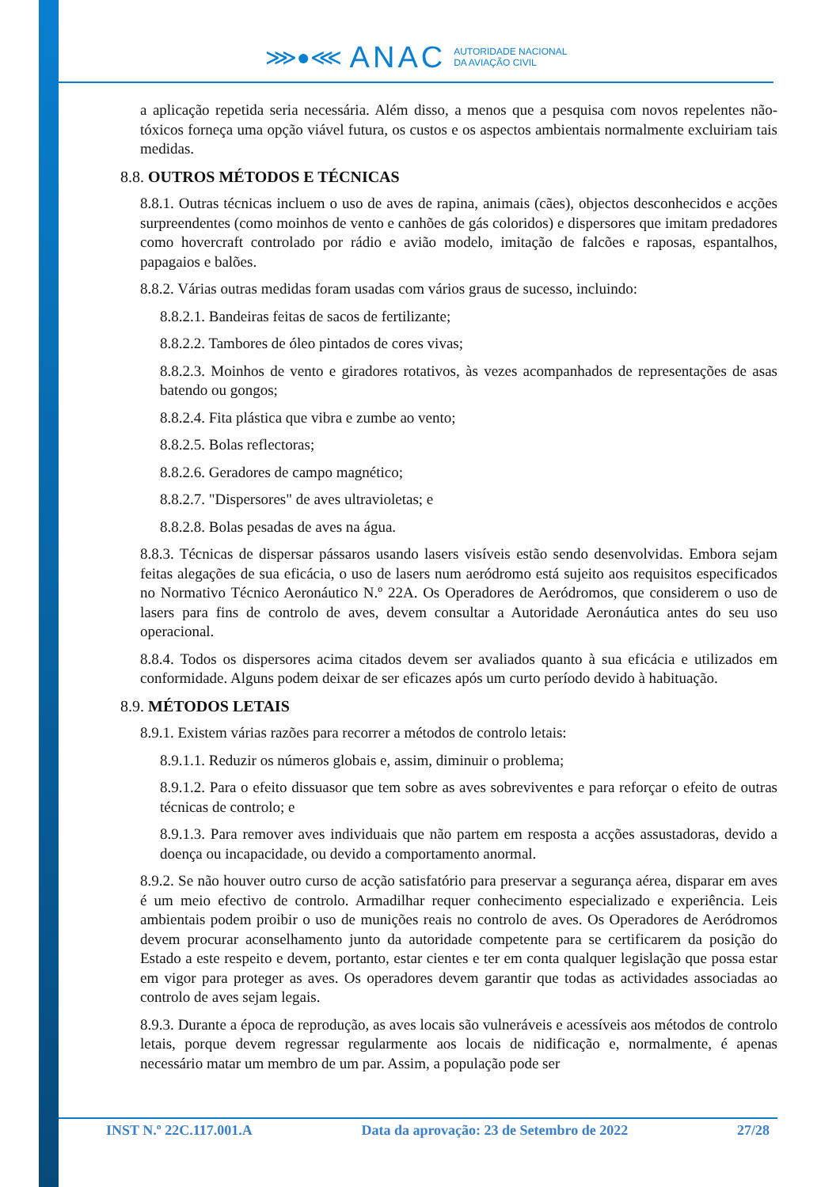⋙●⋘ ANAC AUTORIDADE NACIONAL
DA AVIAÇÃO CIVIL
a aplicação repetida seria necessária. Além disso, a menos que a pesquisa com novos repelentes não-tóxicos forneça uma opção viável futura, os custos e os aspectos ambientais normalmente excluiriam tais medidas.
8.8. OUTROS MÉTODOS E TÉCNICAS
8.8.1. Outras técnicas incluem o uso de aves de rapina, animais (cães), objectos desconhecidos e acções surpreendentes (como moinhos de vento e canhões de gás coloridos) e dispersores que imitam predadores como hovercraft controlado por rádio e avião modelo, imitação de falcões e raposas, espantalhos, papagaios e balões.
8.8.2. Várias outras medidas foram usadas com vários graus de sucesso, incluindo:
8.8.2.1. Bandeiras feitas de sacos de fertilizante;
8.8.2.2. Tambores de óleo pintados de cores vivas;
8.8.2.3. Moinhos de vento e giradores rotativos, às vezes acompanhados de representações de asas batendo ou gongos;
8.8.2.4. Fita plástica que vibra e zumbe ao vento;
8.8.2.5. Bolas reflectoras;
8.8.2.6. Geradores de campo magnético;
8.8.2.7. "Dispersores" de aves ultravioletas; e
8.8.2.8. Bolas pesadas de aves na água.
8.8.3. Técnicas de dispersar pássaros usando lasers visíveis estão sendo desenvolvidas. Embora sejam feitas alegações de sua eficácia, o uso de lasers num aeródromo está sujeito aos requisitos especificados no Normativo Técnico Aeronáutico N.º 22A. Os Operadores de Aeródromos, que considerem o uso de lasers para fins de controlo de aves, devem consultar a Autoridade Aeronáutica antes do seu uso operacional.
8.8.4. Todos os dispersores acima citados devem ser avaliados quanto à sua eficácia e utilizados em conformidade. Alguns podem deixar de ser eficazes após um curto período devido à habituação.
8.9. MÉTODOS LETAIS
8.9.1. Existem várias razões para recorrer a métodos de controlo letais:
8.9.1.1. Reduzir os números globais e, assim, diminuir o problema;
8.9.1.2. Para o efeito dissuasor que tem sobre as aves sobreviventes e para reforçar o efeito de outras técnicas de controlo; e
8.9.1.3. Para remover aves individuais que não partem em resposta a acções assustadoras, devido a doença ou incapacidade, ou devido a comportamento anormal.
8.9.2. Se não houver outro curso de acção satisfatório para preservar a segurança aérea, disparar em aves é um meio efectivo de controlo. Armadilhar requer conhecimento especializado e experiência. Leis ambientais podem proibir o uso de munições reais no controlo de aves. Os Operadores de Aeródromos devem procurar aconselhamento junto da autoridade competente para se certificarem da posição do Estado a este respeito e devem, portanto, estar cientes e ter em conta qualquer legislação que possa estar em vigor para proteger as aves. Os operadores devem garantir que todas as actividades associadas ao controlo de aves sejam legais.
8.9.3. Durante a época de reprodução, as aves locais são vulneráveis e acessíveis aos métodos de controlo letais, porque devem regressar regularmente aos locais de nidificação e, normalmente, é apenas necessário matar um membro de um par. Assim, a população pode ser
INST N.º 22C.117.001.A Data da aprovação: 23 de Setembro de 2022 27/28